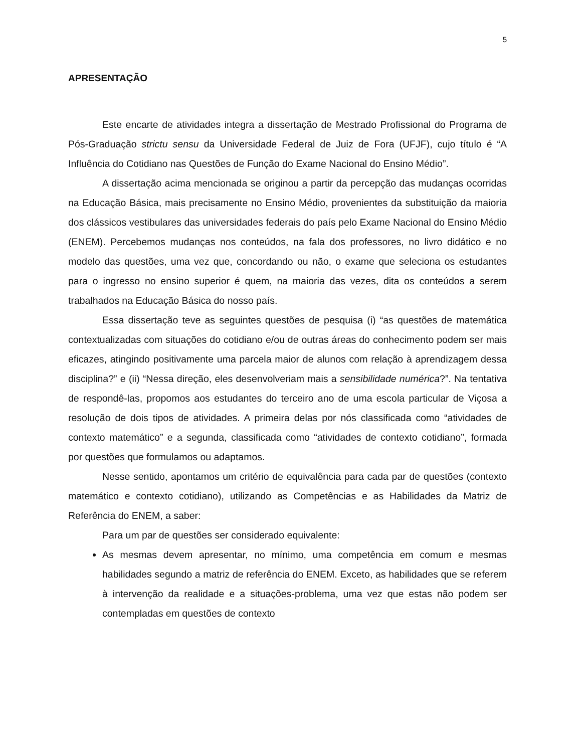5
APRESENTAÇÃO
Este encarte de atividades integra a dissertação de Mestrado Profissional do Programa de Pós-Graduação strictu sensu da Universidade Federal de Juiz de Fora (UFJF), cujo título é “A Influência do Cotidiano nas Questões de Função do Exame Nacional do Ensino Médio”.
A dissertação acima mencionada se originou a partir da percepção das mudanças ocorridas na Educação Básica, mais precisamente no Ensino Médio, provenientes da substituição da maioria dos clássicos vestibulares das universidades federais do país pelo Exame Nacional do Ensino Médio (ENEM). Percebemos mudanças nos conteúdos, na fala dos professores, no livro didático e no modelo das questões, uma vez que, concordando ou não, o exame que seleciona os estudantes para o ingresso no ensino superior é quem, na maioria das vezes, dita os conteúdos a serem trabalhados na Educação Básica do nosso país.
Essa dissertação teve as seguintes questões de pesquisa (i) “as questões de matemática contextualizadas com situações do cotidiano e/ou de outras áreas do conhecimento podem ser mais eficazes, atingindo positivamente uma parcela maior de alunos com relação à aprendizagem dessa disciplina?” e (ii) “Nessa direção, eles desenvolveriam mais a sensibilidade numérica?”. Na tentativa de respondê-las, propomos aos estudantes do terceiro ano de uma escola particular de Viçosa a resolução de dois tipos de atividades. A primeira delas por nós classificada como “atividades de contexto matemático” e a segunda, classificada como “atividades de contexto cotidiano”, formada por questões que formulamos ou adaptamos.
Nesse sentido, apontamos um critério de equivalência para cada par de questões (contexto matemático e contexto cotidiano), utilizando as Competências e as Habilidades da Matriz de Referência do ENEM, a saber:
Para um par de questões ser considerado equivalente:
As mesmas devem apresentar, no mínimo, uma competência em comum e mesmas habilidades segundo a matriz de referência do ENEM. Exceto, as habilidades que se referem à intervenção da realidade e a situações-problema, uma vez que estas não podem ser contempladas em questões de contexto